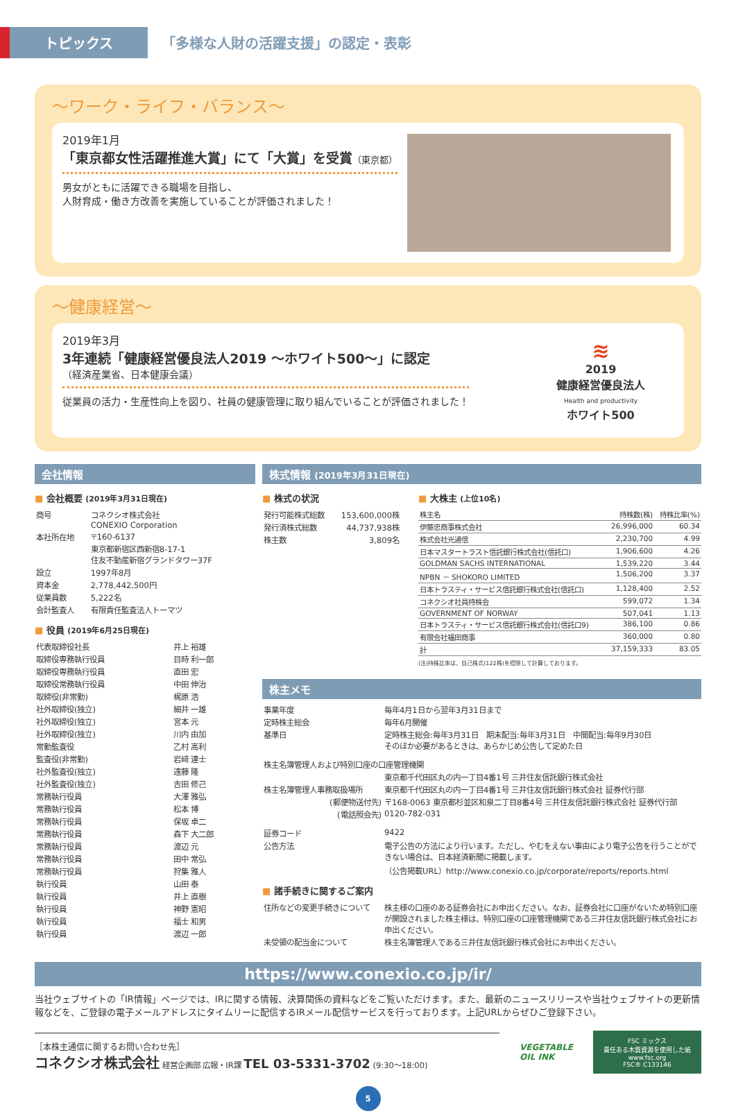トピックス
「多様な人財の活躍支援」の認定・表彰
～ワーク・ライフ・バランス～
2019年1月
「東京都女性活躍推進大賞」にて「大賞」を受賞（東京都）
男女がともに活躍できる職場を目指し、
人財育成・働き方改善を実施していることが評価されました！
～健康経営～
2019年3月
3年連続「健康経営優良法人2019 ～ホワイト500～」に認定
（経済産業省、日本健康会議）
従業員の活力・生産性向上を図り、社員の健康管理に取り組んでいることが評価されました！
≋
2019
健康経営優良法人
Health and productivity
ホワイト500
会社情報
■ 会社概要 (2019年3月31日現在)
| 商号 | コネクシオ株式会社 CONEXIO Corporation |
| 本社所在地 | 〒160-6137 東京都新宿区西新宿8-17-1 住友不動産新宿グランドタワー37F |
| 設立 | 1997年8月 |
| 資本金 | 2,778,442,500円 |
| 従業員数 | 5,222名 |
| 会計監査人 | 有限責任監査法人トーマツ |
■ 役員 (2019年6月25日現在)
| 代表取締役社長 | 井上 裕雄 |
| 取締役専務執行役員 | 目時 利一郎 |
| 取締役専務執行役員 | 直田 宏 |
| 取締役常務執行役員 | 中田 伸治 |
| 取締役(非常勤) | 梶原 浩 |
| 社外取締役(独立) | 細井 一雄 |
| 社外取締役(独立) | 宮本 元 |
| 社外取締役(独立) | 川内 由加 |
| 常勤監査役 | 乙村 高利 |
| 監査役(非常勤) | 岩﨑 達士 |
| 社外監査役(独立) | 遠藤 隆 |
| 社外監査役(独立) | 吉田 修己 |
| 常務執行役員 | 大澤 雅弘 |
| 常務執行役員 | 松本 博 |
| 常務執行役員 | 保坂 卓二 |
| 常務執行役員 | 森下 大二郎 |
| 常務執行役員 | 渡辺 元 |
| 常務執行役員 | 田中 常弘 |
| 常務執行役員 | 狩集 雅人 |
| 執行役員 | 山田 泰 |
| 執行役員 | 井上 直樹 |
| 執行役員 | 神野 憲昭 |
| 執行役員 | 福士 和男 |
| 執行役員 | 渡辺 一郎 |
株式情報 (2019年3月31日現在)
■ 株式の状況
| 発行可能株式総数 | 153,600,000株 |
| 発行済株式総数 | 44,737,938株 |
| 株主数 | 3,809名 |
■ 大株主 (上位10名)
| 株主名 | 持株数(株) | 持株比率(%) |
| 伊藤忠商事株式会社 | 26,996,000 | 60.34 |
| 株式会社光通信 | 2,230,700 | 4.99 |
| 日本マスタートラスト信託銀行株式会社(信託口) | 1,906,600 | 4.26 |
| GOLDMAN SACHS INTERNATIONAL | 1,539,220 | 3.44 |
| NPBN － SHOKORO LIMITED | 1,506,200 | 3.37 |
| 日本トラスティ・サービス信託銀行株式会社(信託口) | 1,128,400 | 2.52 |
| コネクシオ社員持株会 | 599,072 | 1.34 |
| GOVERNMENT OF NORWAY | 507,041 | 1.13 |
| 日本トラスティ・サービス信託銀行株式会社(信託口9) | 386,100 | 0.86 |
| 有限会社福田商事 | 360,000 | 0.80 |
| 計 | 37,159,333 | 83.05 |
(注)持株比率は、自己株式(122株)を控除して計算しております。
株主メモ
| 事業年度 | 毎年4月1日から翌年3月31日まで |
| 定時株主総会 | 毎年6月開催 |
| 基準日 | 定時株主総会:毎年3月31日 期末配当:毎年3月31日 中間配当:毎年9月30日 そのほか必要があるときは、あらかじめ公告して定めた日 |
| 株主名簿管理人および特別口座の口座管理機関 | |
| | 東京都千代田区丸の内一丁目4番1号 三井住友信託銀行株式会社 |
| 株主名簿管理人事務取扱場所 | 東京都千代田区丸の内一丁目4番1号 三井住友信託銀行株式会社 証券代行部 |
| (郵便物送付先) | 〒168-0063 東京都杉並区和泉二丁目8番4号 三井住友信託銀行株式会社 証券代行部 |
| (電話照会先) | 0120-782-031 |
| 証券コード | 9422 |
| 公告方法 | 電子公告の方法により行います。ただし、やむをえない事由により電子公告を行うことができない場合は、日本経済新聞に掲載します。 （公告掲載URL）http://www.conexio.co.jp/corporate/reports/reports.html |
■ 諸手続きに関するご案内
| 住所などの変更手続きについて | 株主様の口座のある証券会社にお申出ください。なお、証券会社に口座がないため特別口座が開設されました株主様は、特別口座の口座管理機関である三井住友信託銀行株式会社にお申出ください。 |
| 未受領の配当金について | 株主名簿管理人である三井住友信託銀行株式会社にお申出ください。 |
https://www.conexio.co.jp/ir/
当社ウェブサイトの「IR情報」ページでは、IRに関する情報、決算関係の資料などをご覧いただけます。また、最新のニュースリリースや当社ウェブサイトの更新情報などを、ご登録の電子メールアドレスにタイムリーに配信するIRメール配信サービスを行っております。上記URLからぜひご登録下さい。
［本株主通信に関するお問い合わせ先］
コネクシオ株式会社 経営企画部 広報・IR課 TEL 03-5331-3702 (9:30～18:00)
VEGETABLE
OIL INK
FSC ミックス
責任ある木質資源を使用した紙
www.fsc.org
FSC® C133146
5